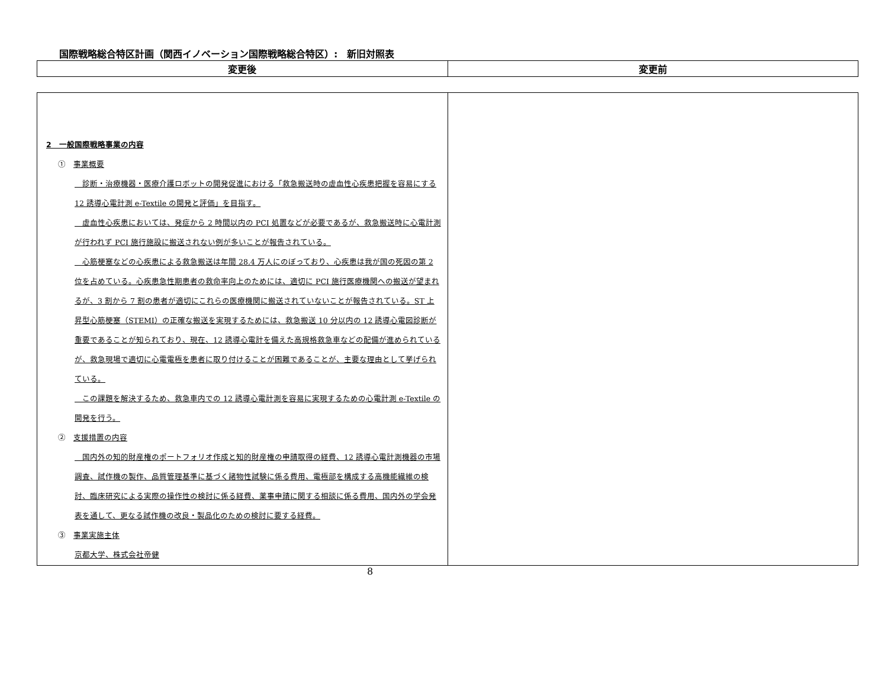国際戦略総合特区計画（関西イノベーション国際戦略総合特区）:　新旧対照表
| 変更後 | 変更前 |
| 2 一般国際戦略事業の内容 ① 事業概要 診断・治療機器・医療介護ロボットの開発促進における「救急搬送時の虚血性心疾患把握を容易にする 12 誘導心電計測 e-Textile の開発と評価」を目指す。 虚血性心疾患においては、発症から 2 時間以内の PCI 処置などが必要であるが、救急搬送時に心電計測が行われず PCI 施行施設に搬送されない例が多いことが報告されている。 心筋梗塞などの心疾患による救急搬送は年間 28.4 万人にのぼっており、心疾患は我が国の死因の第 2 位を占めている。心疾患急性期患者の救命率向上のためには、適切に PCI 施行医療機関への搬送が望まれるが、3 割から 7 割の患者が適切にこれらの医療機関に搬送されていないことが報告されている。ST 上昇型心筋梗塞（STEMI）の正確な搬送を実現するためには、救急搬送 10 分以内の 12 誘導心電図診断が重要であることが知られており、現在、12 誘導心電計を備えた高規格救急車などの配備が進められているが、救急現場で適切に心電電極を患者に取り付けることが困難であることが、主要な理由として挙げられている。 この課題を解決するため、救急車内での 12 誘導心電計測を容易に実現するための心電計測 e-Textile の開発を行う。 ② 支援措置の内容 国内外の知的財産権のポートフォリオ作成と知的財産権の申請取得の経費、12 誘導心電計測機器の市場調査、試作機の製作、品質管理基準に基づく諸物性試験に係る費用、電極部を構成する高機能繊維の検討、臨床研究による実際の操作性の検討に係る経費、薬事申請に関する相談に係る費用、国内外の学会発表を通して、更なる試作機の改良・製品化のための検討に要する経費。 ③ 事業実施主体 京都大学、株式会社帝健 | |
8